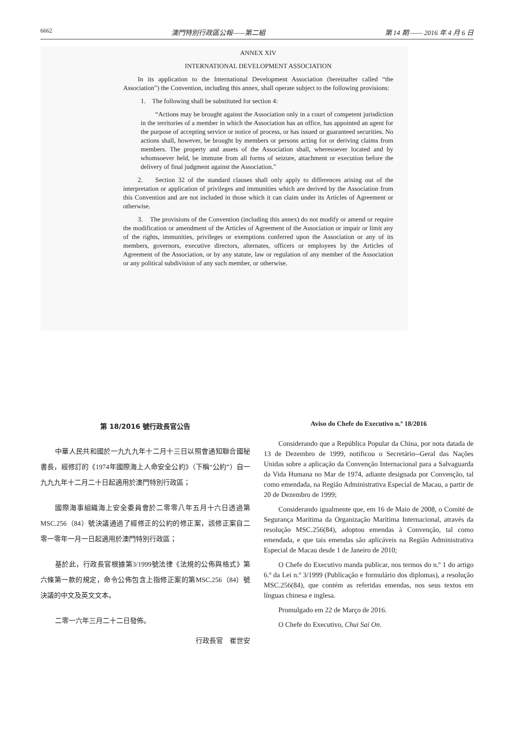6662 澳門特別行政區公報——第二組 第 14 期 —— 2016 年 4 月 6 日
ANNEX XIV
INTERNATIONAL DEVELOPMENT ASSOCIATION
In its application to the International Development Association (hereinafter called “the Association”) the Convention, including this annex, shall operate subject to the following provisions:
1. The following shall be substituted for section 4:
“Actions may be brought against the Association only in a court of competent jurisdiction in the territories of a member in which the Association has an office, has appointed an agent for the purpose of accepting service or notice of process, or has issued or guaranteed securities. No actions shall, however, be brought by members or persons acting for or deriving claims from members. The property and assets of the Association shall, wheresoever located and by whomsoever held, be immune from all forms of seizure, attachment or execution before the delivery of final judgment against the Association.”
2. Section 32 of the standard clauses shall only apply to differences arising out of the interpretation or application of privileges and immunities which are derived by the Association from this Convention and are not included in those which it can claim under its Articles of Agreement or otherwise.
3. The provisions of the Convention (including this annex) do not modify or amend or require the modification or amendment of the Articles of Agreement of the Association or impair or limit any of the rights, immunities, privileges or exemptions conferred upon the Association or any of its members, governors, executive directors, alternates, officers or employees by the Articles of Agreement of the Association, or by any statute, law or regulation of any member of the Association or any political subdivision of any such member, or otherwise.
第 18/2016 號行政長官公告
中華人民共和國於一九九九年十二月十三日以照會通知聯合國秘書長，經修訂的《1974年國際海上人命安全公約》（下稱“公約”）自一九九九年十二月二十日起適用於澳門特別行政區；
國際海事組織海上安全委員會於二零零八年五月十六日透過第MSC.256（84）號決議通過了經修正的公約的修正案，該修正案自二零一零年一月一日起適用於澳門特別行政區；
基於此，行政長官根據第3/1999號法律《法規的公佈與格式》第六條第一款的規定，命令公佈包含上指修正案的第MSC.256（84）號決議的中文及英文文本。
二零一六年三月二十二日發佈。
行政長官　崔世安
Aviso do Chefe do Executivo n.º 18/2016
Considerando que a República Popular da China, por nota datada de 13 de Dezembro de 1999, notificou o Secretário--Geral das Nações Unidas sobre a aplicação da Convenção Internacional para a Salvaguarda da Vida Humana no Mar de 1974, adiante designada por Convenção, tal como emendada, na Região Administrativa Especial de Macau, a partir de 20 de Dezembro de 1999;
Considerando igualmente que, em 16 de Maio de 2008, o Comité de Segurança Marítima da Organização Marítima Internacional, através da resolução MSC.256(84), adoptou emendas à Convenção, tal como emendada, e que tais emendas são aplicáveis na Região Administrativa Especial de Macau desde 1 de Janeiro de 2010;
O Chefe do Executivo manda publicar, nos termos do n.º 1 do artigo 6.º da Lei n.º 3/1999 (Publicação e formulário dos diplomas), a resolução MSC.256(84), que contém as referidas emendas, nos seus textos em línguas chinesa e inglesa.
Promulgado em 22 de Março de 2016.
O Chefe do Executivo, Chui Sai On.